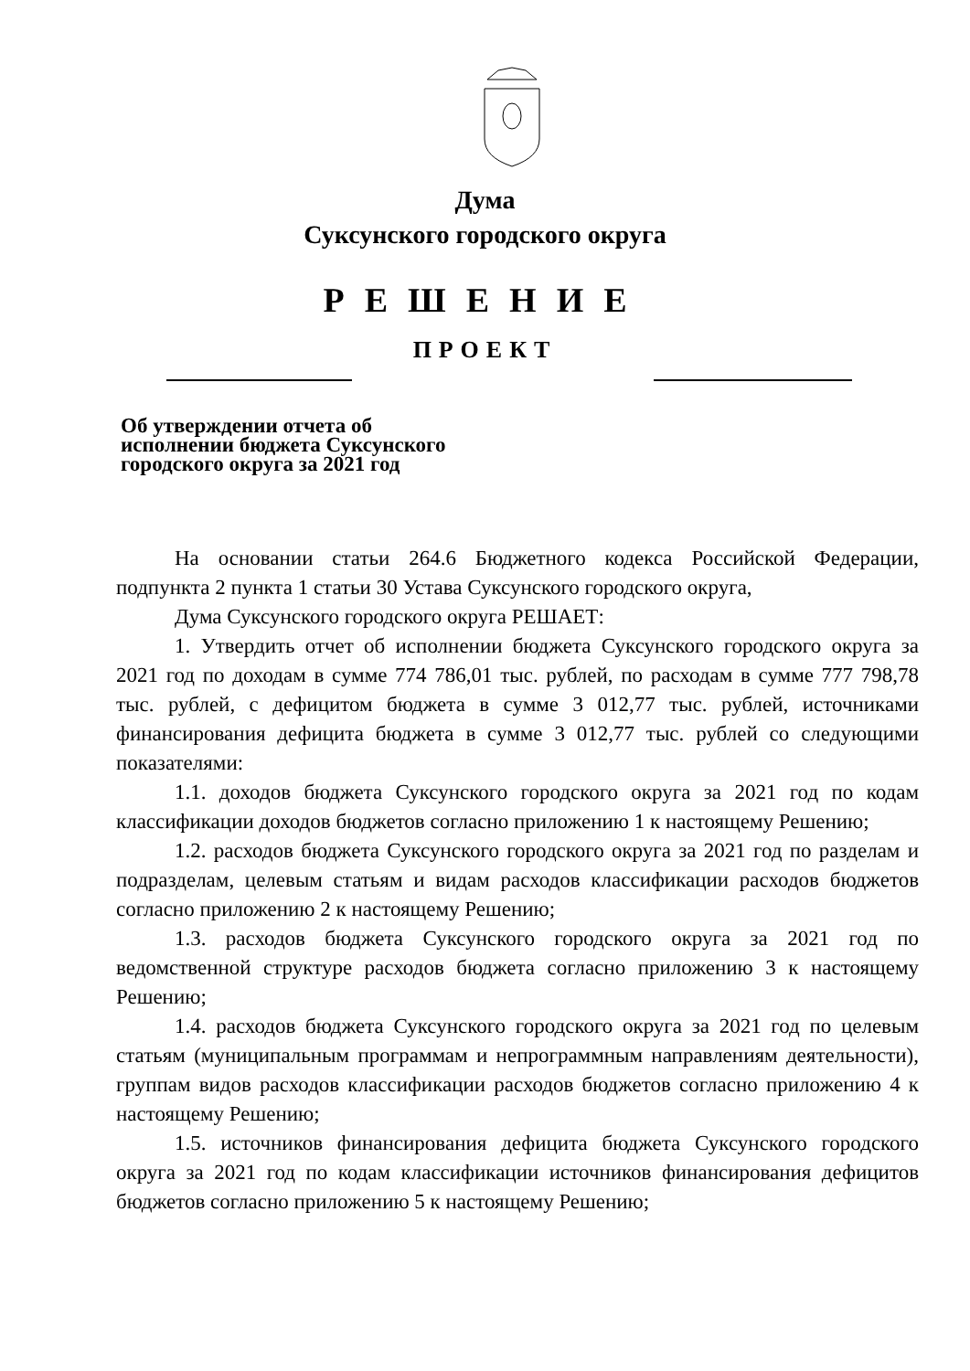Дума
Суксунского городского округа
РЕШЕНИЕ
ПРОЕКТ
Об утверждении отчета об исполнении бюджета Суксунского городского округа за 2021 год
На основании статьи 264.6 Бюджетного кодекса Российской Федерации, подпункта 2 пункта 1 статьи 30 Устава Суксунского городского округа,
Дума Суксунского городского округа РЕШАЕТ:
1. Утвердить отчет об исполнении бюджета Суксунского городского округа за 2021 год по доходам в сумме 774 786,01 тыс. рублей, по расходам в сумме 777 798,78 тыс. рублей, с дефицитом бюджета в сумме 3 012,77 тыс. рублей, источниками финансирования дефицита бюджета в сумме 3 012,77 тыс. рублей со следующими показателями:
1.1. доходов бюджета Суксунского городского округа за 2021 год по кодам классификации доходов бюджетов согласно приложению 1 к настоящему Решению;
1.2. расходов бюджета Суксунского городского округа за 2021 год по разделам и подразделам, целевым статьям и видам расходов классификации расходов бюджетов согласно приложению 2 к настоящему Решению;
1.3. расходов бюджета Суксунского городского округа за 2021 год по ведомственной структуре расходов бюджета согласно приложению 3 к настоящему Решению;
1.4. расходов бюджета Суксунского городского округа за 2021 год по целевым статьям (муниципальным программам и непрограммным направлениям деятельности), группам видов расходов классификации расходов бюджетов согласно приложению 4 к настоящему Решению;
1.5. источников финансирования дефицита бюджета Суксунского городского округа за 2021 год по кодам классификации источников финансирования дефицитов бюджетов согласно приложению 5 к настоящему Решению;